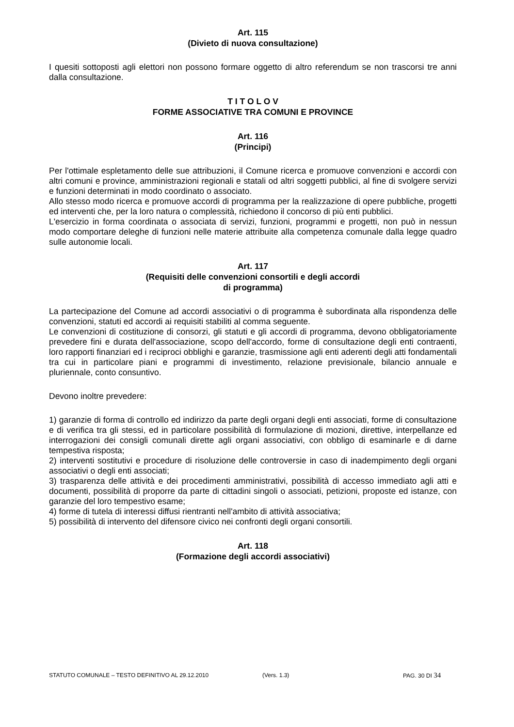Art. 115
(Divieto di nuova consultazione)
I quesiti sottoposti agli elettori non possono formare oggetto di altro referendum se non trascorsi tre anni dalla consultazione.
T I T O L O V
FORME ASSOCIATIVE TRA COMUNI E PROVINCE
Art. 116
(Principi)
Per l'ottimale espletamento delle sue attribuzioni, il Comune ricerca e promuove convenzioni e accordi con altri comuni e province, amministrazioni regionali e statali od altri soggetti pubblici, al fine di svolgere servizi e funzioni determinati in modo coordinato o associato.
Allo stesso modo ricerca e promuove accordi di programma per la realizzazione di opere pubbliche, progetti ed interventi che, per la loro natura o complessità, richiedono il concorso di più enti pubblici.
L'esercizio in forma coordinata o associata di servizi, funzioni, programmi e progetti, non può in nessun modo comportare deleghe di funzioni nelle materie attribuite alla competenza comunale dalla legge quadro sulle autonomie locali.
Art. 117
(Requisiti delle convenzioni consortili e degli accordi
di programma)
La partecipazione del Comune ad accordi associativi o di programma è subordinata alla rispondenza delle convenzioni, statuti ed accordi ai requisiti stabiliti al comma seguente.
Le convenzioni di costituzione di consorzi, gli statuti e gli accordi di programma, devono obbligatoriamente prevedere fini e durata dell'associazione, scopo dell'accordo, forme di consultazione degli enti contraenti, loro rapporti finanziari ed i reciproci obblighi e garanzie, trasmissione agli enti aderenti degli atti fondamentali tra cui in particolare piani e programmi di investimento, relazione previsionale, bilancio annuale e pluriennale, conto consuntivo.
Devono inoltre prevedere:
1) garanzie di forma di controllo ed indirizzo da parte degli organi degli enti associati, forme di consultazione e di verifica tra gli stessi, ed in particolare possibilità di formulazione di mozioni, direttive, interpellanze ed interrogazioni dei consigli comunali dirette agli organi associativi, con obbligo di esaminarle e di darne tempestiva risposta;
2) interventi sostitutivi e procedure di risoluzione delle controversie in caso di inadempimento degli organi associativi o degli enti associati;
3) trasparenza delle attività e dei procedimenti amministrativi, possibilità di accesso immediato agli atti e documenti, possibilità di proporre da parte di cittadini singoli o associati, petizioni, proposte ed istanze, con garanzie del loro tempestivo esame;
4) forme di tutela di interessi diffusi rientranti nell'ambito di attività associativa;
5) possibilità di intervento del difensore civico nei confronti degli organi consortili.
Art. 118
(Formazione degli accordi associativi)
STATUTO COMUNALE – TESTO DEFINITIVO AL 29.12.2010 (Vers. 1.3) PAG. 30 DI 34